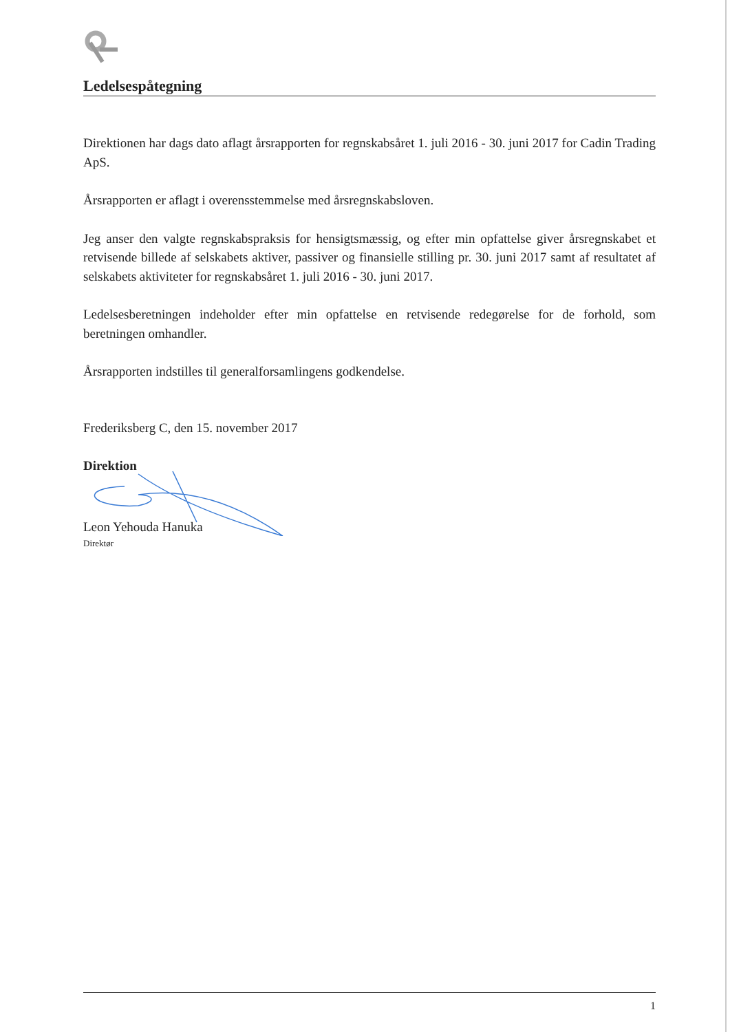Ledelsespåtegning
Direktionen har dags dato aflagt årsrapporten for regnskabsåret 1. juli 2016 - 30. juni 2017 for Cadin Trading ApS.
Årsrapporten er aflagt i overensstemmelse med årsregnskabsloven.
Jeg anser den valgte regnskabspraksis for hensigtsmæssig, og efter min opfattelse giver årsregnskabet et retvisende billede af selskabets aktiver, passiver og finansielle stilling pr. 30. juni 2017 samt af resultatet af selskabets aktiviteter for regnskabsåret 1. juli 2016 - 30. juni 2017.
Ledelsesberetningen indeholder efter min opfattelse en retvisende redegørelse for de forhold, som beretningen omhandler.
Årsrapporten indstilles til generalforsamlingens godkendelse.
Frederiksberg C, den 15. november 2017
Direktion
Leon Yehouda Hanuka
Direktør
1